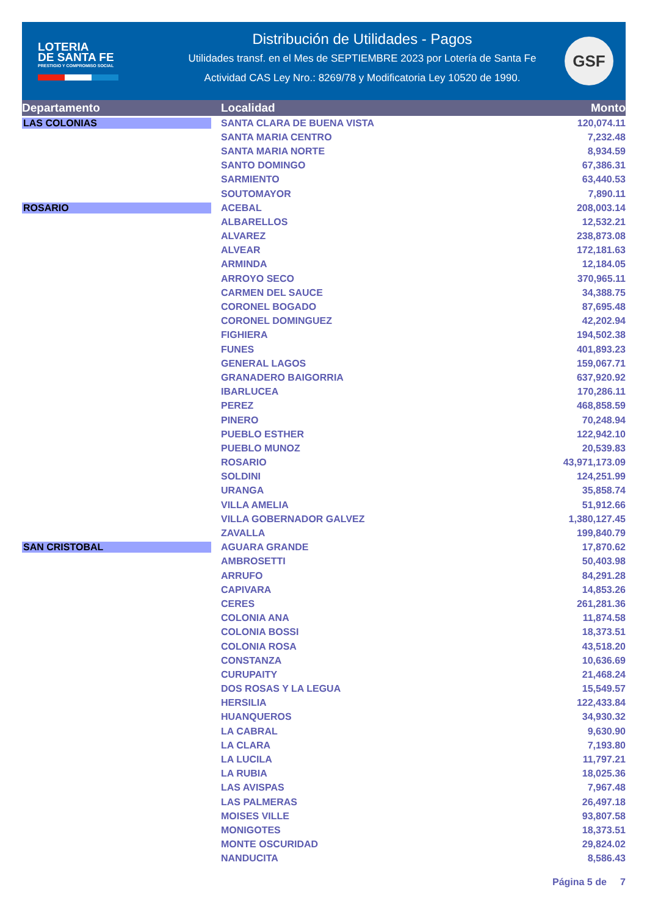LOTERIA
DE SANTA FE
PRESTIGIO Y COMPROMISO SOCIAL
Distribución de Utilidades - Pagos
Utilidades transf. en el Mes de SEPTIEMBRE 2023 por Lotería de Santa Fe
Actividad CAS Ley Nro.: 8269/78 y Modificatoria Ley 10520 de 1990.
GSF
| Departamento | Localidad | Monto |
| --- | --- | --- |
| LAS COLONIAS | SANTA CLARA DE BUENA VISTA | 120,074.11 |
| | SANTA MARIA CENTRO | 7,232.48 |
| | SANTA MARIA NORTE | 8,934.59 |
| | SANTO DOMINGO | 67,386.31 |
| | SARMIENTO | 63,440.53 |
| | SOUTOMAYOR | 7,890.11 |
| ROSARIO | ACEBAL | 208,003.14 |
| | ALBARELLOS | 12,532.21 |
| | ALVAREZ | 238,873.08 |
| | ALVEAR | 172,181.63 |
| | ARMINDA | 12,184.05 |
| | ARROYO SECO | 370,965.11 |
| | CARMEN DEL SAUCE | 34,388.75 |
| | CORONEL BOGADO | 87,695.48 |
| | CORONEL DOMINGUEZ | 42,202.94 |
| | FIGHIERA | 194,502.38 |
| | FUNES | 401,893.23 |
| | GENERAL LAGOS | 159,067.71 |
| | GRANADERO BAIGORRIA | 637,920.92 |
| | IBARLUCEA | 170,286.11 |
| | PEREZ | 468,858.59 |
| | PINERO | 70,248.94 |
| | PUEBLO ESTHER | 122,942.10 |
| | PUEBLO MUNOZ | 20,539.83 |
| | ROSARIO | 43,971,173.09 |
| | SOLDINI | 124,251.99 |
| | URANGA | 35,858.74 |
| | VILLA AMELIA | 51,912.66 |
| | VILLA GOBERNADOR GALVEZ | 1,380,127.45 |
| | ZAVALLA | 199,840.79 |
| SAN CRISTOBAL | AGUARA GRANDE | 17,870.62 |
| | AMBROSETTI | 50,403.98 |
| | ARRUFO | 84,291.28 |
| | CAPIVARA | 14,853.26 |
| | CERES | 261,281.36 |
| | COLONIA ANA | 11,874.58 |
| | COLONIA BOSSI | 18,373.51 |
| | COLONIA ROSA | 43,518.20 |
| | CONSTANZA | 10,636.69 |
| | CURUPAITY | 21,468.24 |
| | DOS ROSAS Y LA LEGUA | 15,549.57 |
| | HERSILIA | 122,433.84 |
| | HUANQUEROS | 34,930.32 |
| | LA CABRAL | 9,630.90 |
| | LA CLARA | 7,193.80 |
| | LA LUCILA | 11,797.21 |
| | LA RUBIA | 18,025.36 |
| | LAS AVISPAS | 7,967.48 |
| | LAS PALMERAS | 26,497.18 |
| | MOISES VILLE | 93,807.58 |
| | MONIGOTES | 18,373.51 |
| | MONTE OSCURIDAD | 29,824.02 |
| | NANDUCITA | 8,586.43 |
Página 5 de 7